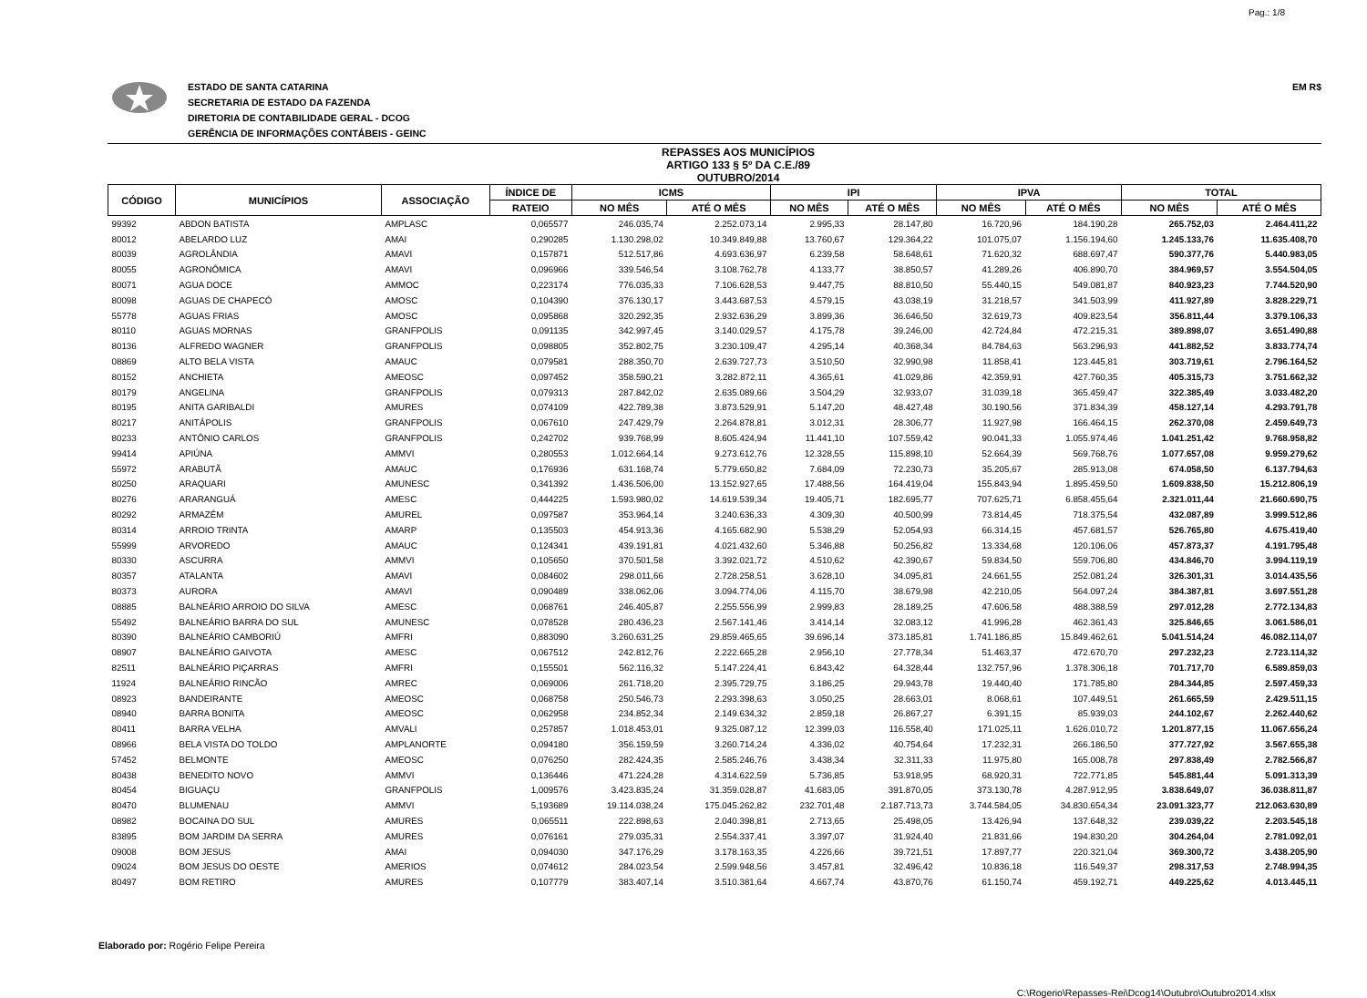Pag.: 1/8
ESTADO DE SANTA CATARINA
SECRETARIA DE ESTADO DA FAZENDA
DIRETORIA DE CONTABILIDADE GERAL - DCOG
GERÊNCIA DE INFORMAÇÕES CONTÁBEIS - GEINC
EM R$
REPASSES AOS MUNICÍPIOS
ARTIGO 133 § 5º DA C.E./89
OUTUBRO/2014
| CÓDIGO | MUNICÍPIOS | ASSOCIAÇÃO | ÍNDICE DE | ICMS | | IPI | | IPVA | | TOTAL | |
| --- | --- | --- | --- | --- | --- | --- | --- | --- | --- | --- | --- |
| | | | RATEIO | NO MÊS | ATÉ O MÊS | NO MÊS | ATÉ O MÊS | NO MÊS | ATÉ O MÊS | NO MÊS | ATÉ O MÊS |
| 99392 | ABDON BATISTA | AMPLASC | 0,065577 | 246.035,74 | 2.252.073,14 | 2.995,33 | 28.147,80 | 16.720,96 | 184.190,28 | 265.752,03 | 2.464.411,22 |
| 80012 | ABELARDO LUZ | AMAI | 0,290285 | 1.130.298,02 | 10.349.849,88 | 13.760,67 | 129.364,22 | 101.075,07 | 1.156.194,60 | 1.245.133,76 | 11.635.408,70 |
| 80039 | AGROLÂNDIA | AMAVI | 0,157871 | 512.517,86 | 4.693.636,97 | 6.239,58 | 58.648,61 | 71.620,32 | 688.697,47 | 590.377,76 | 5.440.983,05 |
| 80055 | AGRONÔMICA | AMAVI | 0,096966 | 339.546,54 | 3.108.762,78 | 4.133,77 | 38.850,57 | 41.289,26 | 406.890,70 | 384.969,57 | 3.554.504,05 |
| 80071 | AGUA DOCE | AMMOC | 0,223174 | 776.035,33 | 7.106.628,53 | 9.447,75 | 88.810,50 | 55.440,15 | 549.081,87 | 840.923,23 | 7.744.520,90 |
| 80098 | AGUAS DE CHAPECÓ | AMOSC | 0,104390 | 376.130,17 | 3.443.687,53 | 4.579,15 | 43.038,19 | 31.218,57 | 341.503,99 | 411.927,89 | 3.828.229,71 |
| 55778 | AGUAS FRIAS | AMOSC | 0,095868 | 320.292,35 | 2.932.636,29 | 3.899,36 | 36.646,50 | 32.619,73 | 409.823,54 | 356.811,44 | 3.379.106,33 |
| 80110 | AGUAS MORNAS | GRANFPOLIS | 0,091135 | 342.997,45 | 3.140.029,57 | 4.175,78 | 39.246,00 | 42.724,84 | 472.215,31 | 389.898,07 | 3.651.490,88 |
| 80136 | ALFREDO WAGNER | GRANFPOLIS | 0,098805 | 352.802,75 | 3.230.109,47 | 4.295,14 | 40.368,34 | 84.784,63 | 563.296,93 | 441.882,52 | 3.833.774,74 |
| 08869 | ALTO BELA VISTA | AMAUC | 0,079581 | 288.350,70 | 2.639.727,73 | 3.510,50 | 32.990,98 | 11.858,41 | 123.445,81 | 303.719,61 | 2.796.164,52 |
| 80152 | ANCHIETA | AMEOSC | 0,097452 | 358.590,21 | 3.282.872,11 | 4.365,61 | 41.029,86 | 42.359,91 | 427.760,35 | 405.315,73 | 3.751.662,32 |
| 80179 | ANGELINA | GRANFPOLIS | 0,079313 | 287.842,02 | 2.635.089,66 | 3.504,29 | 32.933,07 | 31.039,18 | 365.459,47 | 322.385,49 | 3.033.482,20 |
| 80195 | ANITA GARIBALDI | AMURES | 0,074109 | 422.789,38 | 3.873.529,91 | 5.147,20 | 48.427,48 | 30.190,56 | 371.834,39 | 458.127,14 | 4.293.791,78 |
| 80217 | ANITÁPOLIS | GRANFPOLIS | 0,067610 | 247.429,79 | 2.264.878,81 | 3.012,31 | 28.306,77 | 11.927,98 | 166.464,15 | 262.370,08 | 2.459.649,73 |
| 80233 | ANTÔNIO CARLOS | GRANFPOLIS | 0,242702 | 939.768,99 | 8.605.424,94 | 11.441,10 | 107.559,42 | 90.041,33 | 1.055.974,46 | 1.041.251,42 | 9.768.958,82 |
| 99414 | APIÚNA | AMMVI | 0,280553 | 1.012.664,14 | 9.273.612,76 | 12.328,55 | 115.898,10 | 52.664,39 | 569.768,76 | 1.077.657,08 | 9.959.279,62 |
| 55972 | ARABUTÃ | AMAUC | 0,176936 | 631.168,74 | 5.779.650,82 | 7.684,09 | 72.230,73 | 35.205,67 | 285.913,08 | 674.058,50 | 6.137.794,63 |
| 80250 | ARAQUARI | AMUNESC | 0,341392 | 1.436.506,00 | 13.152.927,65 | 17.488,56 | 164.419,04 | 155.843,94 | 1.895.459,50 | 1.609.838,50 | 15.212.806,19 |
| 80276 | ARARANGUÁ | AMESC | 0,444225 | 1.593.980,02 | 14.619.539,34 | 19.405,71 | 182.695,77 | 707.625,71 | 6.858.455,64 | 2.321.011,44 | 21.660.690,75 |
| 80292 | ARMAZÉM | AMUREL | 0,097587 | 353.964,14 | 3.240.636,33 | 4.309,30 | 40.500,99 | 73.814,45 | 718.375,54 | 432.087,89 | 3.999.512,86 |
| 80314 | ARROIO TRINTA | AMARP | 0,135503 | 454.913,36 | 4.165.682,90 | 5.538,29 | 52.054,93 | 66.314,15 | 457.681,57 | 526.765,80 | 4.675.419,40 |
| 55999 | ARVOREDO | AMAUC | 0,124341 | 439.191,81 | 4.021.432,60 | 5.346,88 | 50.256,82 | 13.334,68 | 120.106,06 | 457.873,37 | 4.191.795,48 |
| 80330 | ASCURRA | AMMVI | 0,105650 | 370.501,58 | 3.392.021,72 | 4.510,62 | 42.390,67 | 59.834,50 | 559.706,80 | 434.846,70 | 3.994.119,19 |
| 80357 | ATALANTA | AMAVI | 0,084602 | 298.011,66 | 2.728.258,51 | 3.628,10 | 34.095,81 | 24.661,55 | 252.081,24 | 326.301,31 | 3.014.435,56 |
| 80373 | AURORA | AMAVI | 0,090489 | 338.062,06 | 3.094.774,06 | 4.115,70 | 38.679,98 | 42.210,05 | 564.097,24 | 384.387,81 | 3.697.551,28 |
| 08885 | BALNEÁRIO ARROIO DO SILVA | AMESC | 0,068761 | 246.405,87 | 2.255.556,99 | 2.999,83 | 28.189,25 | 47.606,58 | 488.388,59 | 297.012,28 | 2.772.134,83 |
| 55492 | BALNEÁRIO BARRA DO SUL | AMUNESC | 0,078528 | 280.436,23 | 2.567.141,46 | 3.414,14 | 32.083,12 | 41.996,28 | 462.361,43 | 325.846,65 | 3.061.586,01 |
| 80390 | BALNEÁRIO CAMBORIÚ | AMFRI | 0,883090 | 3.260.631,25 | 29.859.465,65 | 39.696,14 | 373.185,81 | 1.741.186,85 | 15.849.462,61 | 5.041.514,24 | 46.082.114,07 |
| 08907 | BALNEÁRIO GAIVOTA | AMESC | 0,067512 | 242.812,76 | 2.222.665,28 | 2.956,10 | 27.778,34 | 51.463,37 | 472.670,70 | 297.232,23 | 2.723.114,32 |
| 82511 | BALNEÁRIO PIÇARRAS | AMFRI | 0,155501 | 562.116,32 | 5.147.224,41 | 6.843,42 | 64.328,44 | 132.757,96 | 1.378.306,18 | 701.717,70 | 6.589.859,03 |
| 11924 | BALNEÁRIO RINCÃO | AMREC | 0,069006 | 261.718,20 | 2.395.729,75 | 3.186,25 | 29.943,78 | 19.440,40 | 171.785,80 | 284.344,85 | 2.597.459,33 |
| 08923 | BANDEIRANTE | AMEOSC | 0,068758 | 250.546,73 | 2.293.398,63 | 3.050,25 | 28.663,01 | 8.068,61 | 107.449,51 | 261.665,59 | 2.429.511,15 |
| 08940 | BARRA BONITA | AMEOSC | 0,062958 | 234.852,34 | 2.149.634,32 | 2.859,18 | 26.867,27 | 6.391,15 | 85.939,03 | 244.102,67 | 2.262.440,62 |
| 80411 | BARRA VELHA | AMVALI | 0,257857 | 1.018.453,01 | 9.325.087,12 | 12.399,03 | 116.558,40 | 171.025,11 | 1.626.010,72 | 1.201.877,15 | 11.067.656,24 |
| 08966 | BELA VISTA DO TOLDO | AMPLANORTE | 0,094180 | 356.159,59 | 3.260.714,24 | 4.336,02 | 40.754,64 | 17.232,31 | 266.186,50 | 377.727,92 | 3.567.655,38 |
| 57452 | BELMONTE | AMEOSC | 0,076250 | 282.424,35 | 2.585.246,76 | 3.438,34 | 32.311,33 | 11.975,80 | 165.008,78 | 297.838,49 | 2.782.566,87 |
| 80438 | BENEDITO NOVO | AMMVI | 0,136446 | 471.224,28 | 4.314.622,59 | 5.736,85 | 53.918,95 | 68.920,31 | 722.771,85 | 545.881,44 | 5.091.313,39 |
| 80454 | BIGUAÇU | GRANFPOLIS | 1,009576 | 3.423.835,24 | 31.359.028,87 | 41.683,05 | 391.870,05 | 373.130,78 | 4.287.912,95 | 3.838.649,07 | 36.038.811,87 |
| 80470 | BLUMENAU | AMMVI | 5,193689 | 19.114.038,24 | 175.045.262,82 | 232.701,48 | 2.187.713,73 | 3.744.584,05 | 34.830.654,34 | 23.091.323,77 | 212.063.630,89 |
| 08982 | BOCAINA DO SUL | AMURES | 0,065511 | 222.898,63 | 2.040.398,81 | 2.713,65 | 25.498,05 | 13.426,94 | 137.648,32 | 239.039,22 | 2.203.545,18 |
| 83895 | BOM JARDIM DA SERRA | AMURES | 0,076161 | 279.035,31 | 2.554.337,41 | 3.397,07 | 31.924,40 | 21.831,66 | 194.830,20 | 304.264,04 | 2.781.092,01 |
| 09008 | BOM JESUS | AMAI | 0,094030 | 347.176,29 | 3.178.163,35 | 4.226,66 | 39.721,51 | 17.897,77 | 220.321,04 | 369.300,72 | 3.438.205,90 |
| 09024 | BOM JESUS DO OESTE | AMERIOS | 0,074612 | 284.023,54 | 2.599.948,56 | 3.457,81 | 32.496,42 | 10.836,18 | 116.549,37 | 298.317,53 | 2.748.994,35 |
| 80497 | BOM RETIRO | AMURES | 0,107779 | 383.407,14 | 3.510.381,64 | 4.667,74 | 43.870,76 | 61.150,74 | 459.192,71 | 449.225,62 | 4.013.445,11 |
Elaborado por: Rogério Felipe Pereira
C:\Rogerio\Repasses-Rei\Dcog14\Outubro\Outubro2014.xlsx